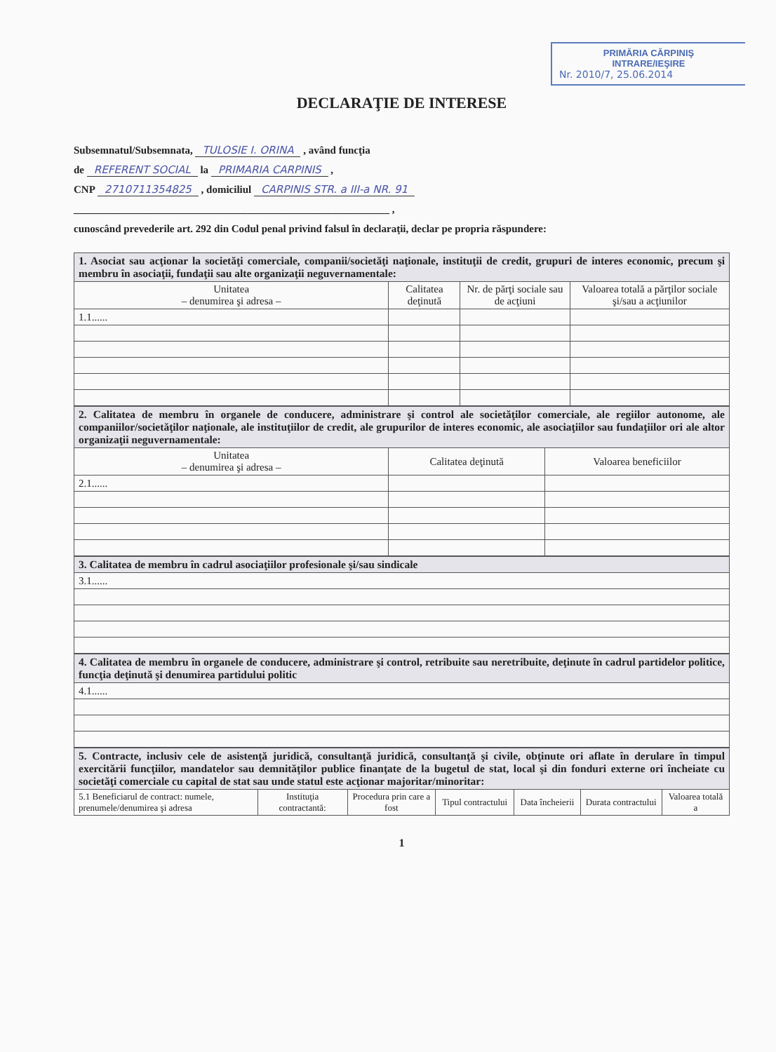PRIMĂRIA CĂRPINIŞ
INTRARE/IEŞIRE
Nr. 2010/7, 25.06.2014
DECLARAŢIE DE INTERESE
Subsemnatul/Subsemnata, TULOSIE I. ORINA , având funcţia
de REFERENT SOCIAL la PRIMARIA CARPINIS ,
CNP 2710711354825 , domiciliul CARPINIS STR. a III-a NR. 91
____________________________________________________________ ,
cunoscând prevederile art. 292 din Codul penal privind falsul în declaraţii, declar pe propria răspundere:
| 1. Asociat sau acţionar la societăţi comerciale, companii/societăţi naţionale, instituţii de credit, grupuri de interes economic, precum şi membru în asociaţii, fundaţii sau alte organizaţii neguvernamentale: | | | |
| Unitatea – denumirea şi adresa – | Calitatea deţinută | Nr. de părţi sociale sau de acţiuni | Valoarea totală a părţilor sociale şi/sau a acţiunilor |
| 1.1...... | | | |
| 2. Calitatea de membru în organele de conducere, administrare şi control ale societăţilor comerciale, ale regiilor autonome, ale companiilor/societăţilor naţionale, ale instituţiilor de credit, ale grupurilor de interes economic, ale asociaţiilor sau fundaţiilor ori ale altor organizaţii neguvernamentale: | | |
| Unitatea – denumirea şi adresa – | Calitatea deţinută | Valoarea beneficiilor |
| 2.1...... | | |
| 3. Calitatea de membru în cadrul asociaţiilor profesionale şi/sau sindicale |
| 3.1...... |
| 4. Calitatea de membru în organele de conducere, administrare şi control, retribuite sau neretribuite, deţinute în cadrul partidelor politice, funcţia deţinută şi denumirea partidului politic |
| 4.1...... |
| 5. Contracte, inclusiv cele de asistenţă juridică, consultanţă juridică, consultanţă şi civile, obţinute ori aflate în derulare în timpul exercitării funcţiilor, mandatelor sau demnităţilor publice finanţate de la bugetul de stat, local şi din fonduri externe ori încheiate cu societăţi comerciale cu capital de stat sau unde statul este acţionar majoritar/minoritar: | | | | | | |
| 5.1 Beneficiarul de contract: numele, prenumele/denumirea şi adresa | Instituţia contractantă: | Procedura prin care a fost | Tipul contractului | Data încheierii | Durata contractului | Valoarea totală a |
1